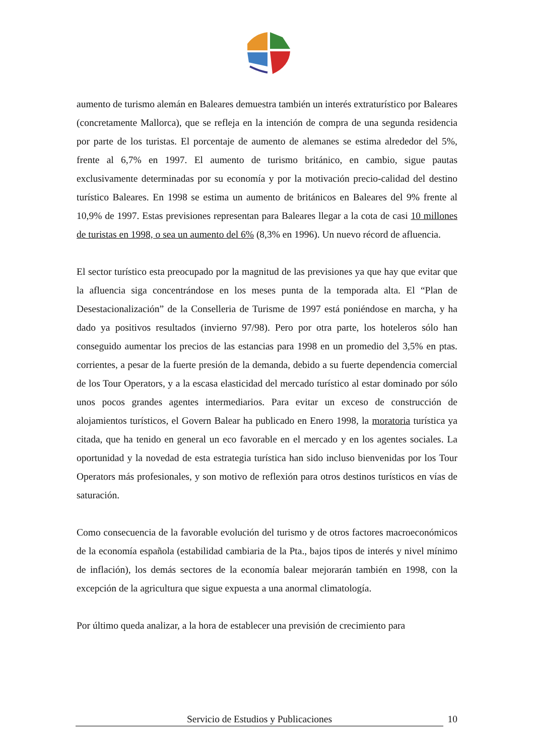aumento de turismo alemán en Baleares demuestra también un interés extraturístico por Baleares (concretamente Mallorca), que se refleja en la intención de compra de una segunda residencia por parte de los turistas. El porcentaje de aumento de alemanes se estima alrededor del 5%, frente al 6,7% en 1997. El aumento de turismo británico, en cambio, sigue pautas exclusivamente determinadas por su economía y por la motivación precio-calidad del destino turístico Baleares. En 1998 se estima un aumento de británicos en Baleares del 9% frente al 10,9% de 1997. Estas previsiones representan para Baleares llegar a la cota de casi 10 millones de turistas en 1998, o sea un aumento del 6% (8,3% en 1996). Un nuevo récord de afluencia.
El sector turístico esta preocupado por la magnitud de las previsiones ya que hay que evitar que la afluencia siga concentrándose en los meses punta de la temporada alta. El “Plan de Desestacionalización” de la Conselleria de Turisme de 1997 está poniéndose en marcha, y ha dado ya positivos resultados (invierno 97/98). Pero por otra parte, los hoteleros sólo han conseguido aumentar los precios de las estancias para 1998 en un promedio del 3,5% en ptas. corrientes, a pesar de la fuerte presión de la demanda, debido a su fuerte dependencia comercial de los Tour Operators, y a la escasa elasticidad del mercado turístico al estar dominado por sólo unos pocos grandes agentes intermediarios. Para evitar un exceso de construcción de alojamientos turísticos, el Govern Balear ha publicado en Enero 1998, la moratoria turística ya citada, que ha tenido en general un eco favorable en el mercado y en los agentes sociales. La oportunidad y la novedad de esta estrategia turística han sido incluso bienvenidas por los Tour Operators más profesionales, y son motivo de reflexión para otros destinos turísticos en vías de saturación.
Como consecuencia de la favorable evolución del turismo y de otros factores macroeconómicos de la economía española (estabilidad cambiaria de la Pta., bajos tipos de interés y nivel mínimo de inflación), los demás sectores de la economía balear mejorarán también en 1998, con la excepción de la agricultura que sigue expuesta a una anormal climatología.
Por último queda analizar, a la hora de establecer una previsión de crecimiento para
Servicio de Estudios y Publicaciones 10